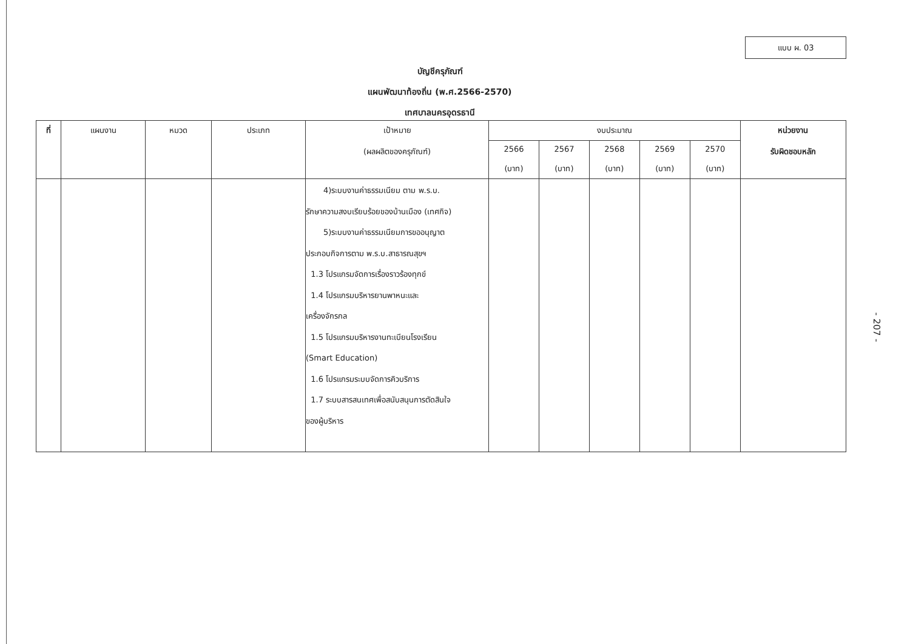แบบ ผ. 03
บัญชีครุภัณฑ์
แผนพัฒนาท้องถิ่น (พ.ศ.2566-2570)
เทศบาลนครอุดรธานี
| ที่ | แผนงาน | หมวด | ประเภท | เป้าหมาย (ผลผลิตของครุภัณฑ์) | งบประมาณ | | | | | หน่วยงาน รับผิดชอบหลัก |
| --- | --- | --- | --- | --- | --- | --- | --- | --- | --- | --- |
| | | | | | 2566 (บาท) | 2567 (บาท) | 2568 (บาท) | 2569 (บาท) | 2570 (บาท) | |
| | | | | 4)ระบบงานค่าธรรมเนียม ตาม พ.ร.บ. รักษาความสงบเรียบร้อยของบ้านเมือง (เทศกิจ) 5)ระบบงานค่าธรรมเนียมการขออนุญาต ประกอบกิจการตาม พ.ร.บ.สาธารณสุขฯ 1.3 โปรแกรมจัดการเรื่องราวร้องทุกข์ 1.4 โปรแกรมบริหารยานพาหนะและ เครื่องจักรกล 1.5 โปรแกรมบริหารงานทะเบียนโรงเรียน (Smart Education) 1.6 โปรแกรมระบบจัดการคิวบริการ 1.7 ระบบสารสนเทศเพื่อสนับสนุนการตัดสินใจ ของผู้บริหาร | | | | | | |
- 207 -